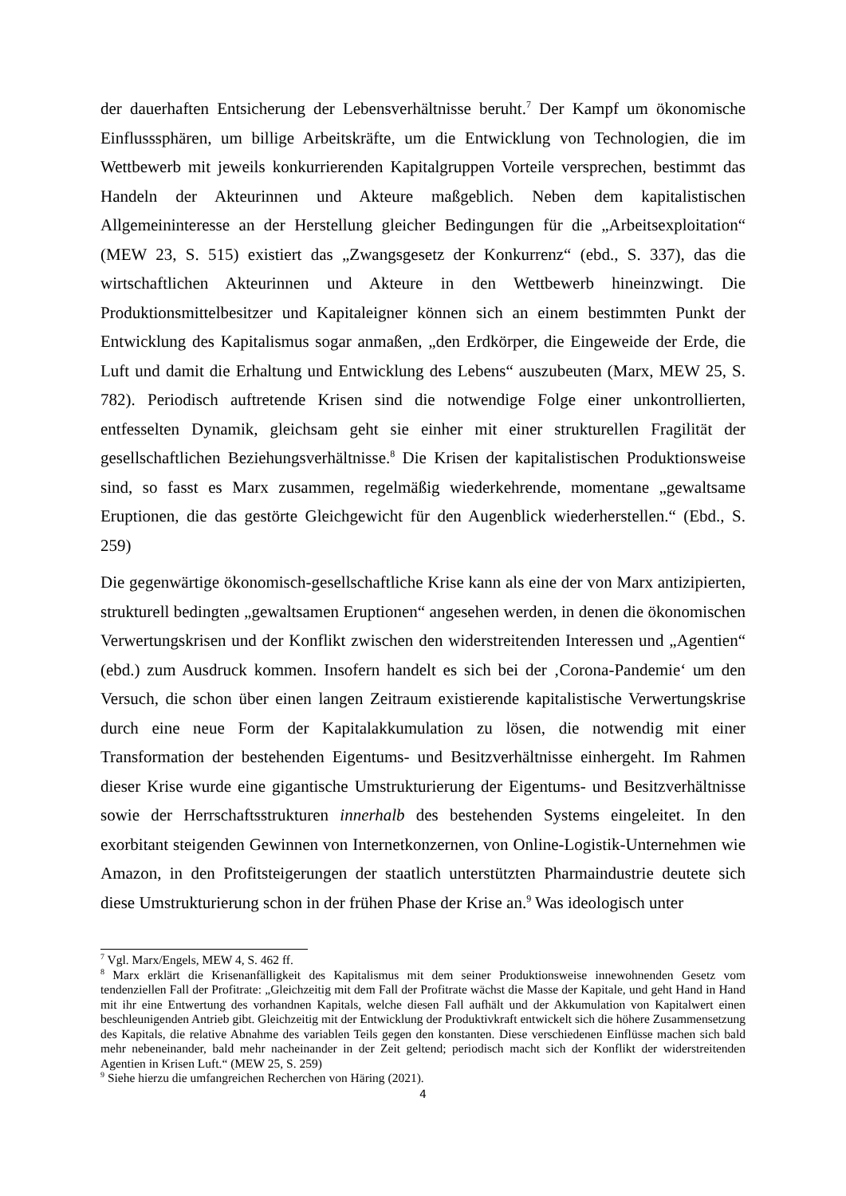der dauerhaften Entsicherung der Lebensverhältnisse beruht.<sup>7</sup> Der Kampf um ökonomische Einflusssphären, um billige Arbeitskräfte, um die Entwicklung von Technologien, die im Wettbewerb mit jeweils konkurrierenden Kapitalgruppen Vorteile versprechen, bestimmt das Handeln der Akteurinnen und Akteure maßgeblich. Neben dem kapitalistischen Allgemeininteresse an der Herstellung gleicher Bedingungen für die „Arbeitsexploitation“ (MEW 23, S. 515) existiert das „Zwangsgesetz der Konkurrenz“ (ebd., S. 337), das die wirtschaftlichen Akteurinnen und Akteure in den Wettbewerb hineinzwingt. Die Produktionsmittelbesitzer und Kapitaleigner können sich an einem bestimmten Punkt der Entwicklung des Kapitalismus sogar anmaßen, „den Erdkörper, die Eingeweide der Erde, die Luft und damit die Erhaltung und Entwicklung des Lebens“ auszubeuten (Marx, MEW 25, S. 782). Periodisch auftretende Krisen sind die notwendige Folge einer unkontrollierten, entfesselten Dynamik, gleichsam geht sie einher mit einer strukturellen Fragilität der gesellschaftlichen Beziehungsverhältnisse.<sup>8</sup> Die Krisen der kapitalistischen Produktionsweise sind, so fasst es Marx zusammen, regelmäßig wiederkehrende, momentane „gewaltsame Eruptionen, die das gestörte Gleichgewicht für den Augenblick wiederherstellen.“ (Ebd., S. 259)
Die gegenwärtige ökonomisch-gesellschaftliche Krise kann als eine der von Marx antizipierten, strukturell bedingten „gewaltsamen Eruptionen“ angesehen werden, in denen die ökonomischen Verwertungskrisen und der Konflikt zwischen den widerstreitenden Interessen und „Agentien“ (ebd.) zum Ausdruck kommen. Insofern handelt es sich bei der ‚Corona-Pandemie‘ um den Versuch, die schon über einen langen Zeitraum existierende kapitalistische Verwertungskrise durch eine neue Form der Kapitalakkumulation zu lösen, die notwendig mit einer Transformation der bestehenden Eigentums- und Besitzverhältnisse einhergeht. Im Rahmen dieser Krise wurde eine gigantische Umstrukturierung der Eigentums- und Besitzverhältnisse sowie der Herrschaftsstrukturen innerhalb des bestehenden Systems eingeleitet. In den exorbitant steigenden Gewinnen von Internetkonzernen, von Online-Logistik-Unternehmen wie Amazon, in den Profitsteigerungen der staatlich unterstützten Pharmaindustrie deutete sich diese Umstrukturierung schon in der frühen Phase der Krise an.<sup>9</sup> Was ideologisch unter
<sup>7</sup> Vgl. Marx/Engels, MEW 4, S. 462 ff.
<sup>8</sup> Marx erklärt die Krisenanfälligkeit des Kapitalismus mit dem seiner Produktionsweise innewohnenden Gesetz vom tendenziellen Fall der Profitrate: „Gleichzeitig mit dem Fall der Profitrate wächst die Masse der Kapitale, und geht Hand in Hand mit ihr eine Entwertung des vorhandnen Kapitals, welche diesen Fall aufhält und der Akkumulation von Kapitalwert einen beschleunigenden Antrieb gibt. Gleichzeitig mit der Entwicklung der Produktivkraft entwickelt sich die höhere Zusammensetzung des Kapitals, die relative Abnahme des variablen Teils gegen den konstanten. Diese verschiedenen Einflüsse machen sich bald mehr nebeneinander, bald mehr nacheinander in der Zeit geltend; periodisch macht sich der Konflikt der widerstreitenden Agentien in Krisen Luft.“ (MEW 25, S. 259)
<sup>9</sup> Siehe hierzu die umfangreichen Recherchen von Häring (2021).
4